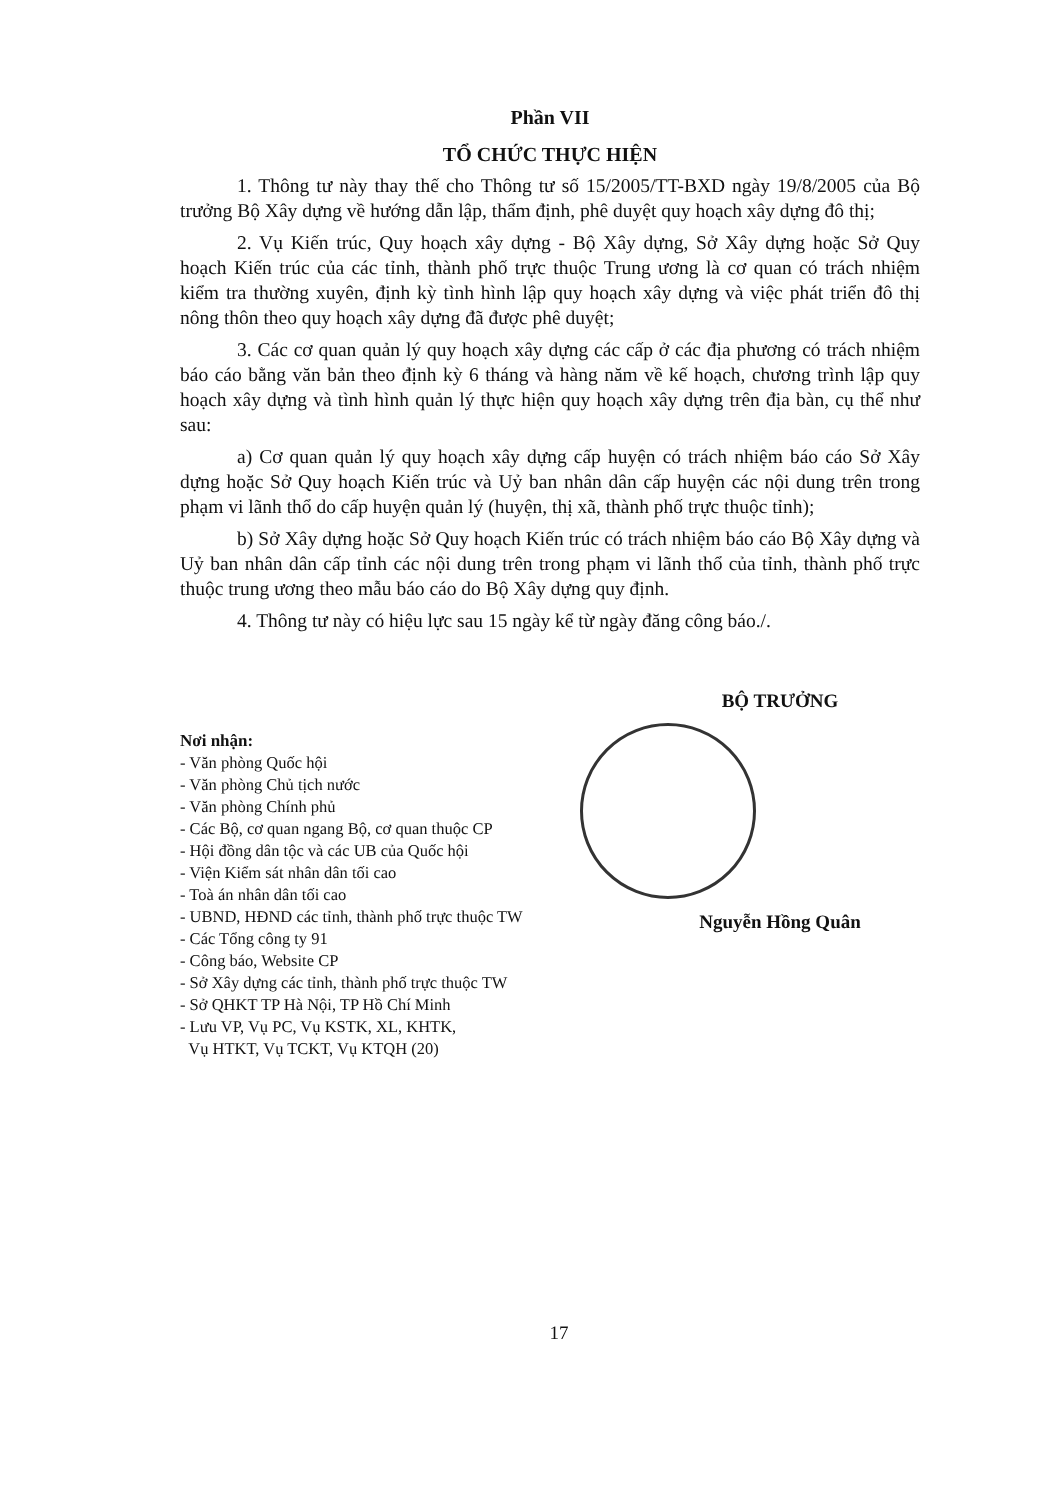Phần VII
TỔ CHỨC THỰC HIỆN
1. Thông tư này thay thế cho Thông tư số 15/2005/TT-BXD ngày 19/8/2005 của Bộ trưởng Bộ Xây dựng về hướng dẫn lập, thẩm định, phê duyệt quy hoạch xây dựng đô thị;
2. Vụ Kiến trúc, Quy hoạch xây dựng - Bộ Xây dựng, Sở Xây dựng hoặc Sở Quy hoạch Kiến trúc của các tỉnh, thành phố trực thuộc Trung ương là cơ quan có trách nhiệm kiểm tra thường xuyên, định kỳ tình hình lập quy hoạch xây dựng và việc phát triển đô thị nông thôn theo quy hoạch xây dựng đã được phê duyệt;
3. Các cơ quan quản lý quy hoạch xây dựng các cấp ở các địa phương có trách nhiệm báo cáo bằng văn bản theo định kỳ 6 tháng và hàng năm về kế hoạch, chương trình lập quy hoạch xây dựng và tình hình quản lý thực hiện quy hoạch xây dựng trên địa bàn, cụ thể như sau:
a) Cơ quan quản lý quy hoạch xây dựng cấp huyện có trách nhiệm báo cáo Sở Xây dựng hoặc Sở Quy hoạch Kiến trúc và Uỷ ban nhân dân cấp huyện các nội dung trên trong phạm vi lãnh thổ do cấp huyện quản lý (huyện, thị xã, thành phố trực thuộc tỉnh);
b) Sở Xây dựng hoặc Sở Quy hoạch Kiến trúc có trách nhiệm báo cáo Bộ Xây dựng và Uỷ ban nhân dân cấp tỉnh các nội dung trên trong phạm vi lãnh thổ của tỉnh, thành phố trực thuộc trung ương theo mẫu báo cáo do Bộ Xây dựng quy định.
4. Thông tư này có hiệu lực sau 15 ngày kể từ ngày đăng công báo./.
Nơi nhận:
- Văn phòng Quốc hội
- Văn phòng Chủ tịch nước
- Văn phòng Chính phủ
- Các Bộ, cơ quan ngang Bộ, cơ quan thuộc CP
- Hội đồng dân tộc và các UB của Quốc hội
- Viện Kiểm sát nhân dân tối cao
- Toà án nhân dân tối cao
- UBND, HĐND các tỉnh, thành phố trực thuộc TW
- Các Tổng công ty 91
- Công báo, Website CP
- Sở Xây dựng các tỉnh, thành phố trực thuộc TW
- Sở QHKT TP Hà Nội, TP Hồ Chí Minh
- Lưu VP, Vụ PC, Vụ KSTK, XL, KHTK,
Vụ HTKT, Vụ TCKT, Vụ KTQH (20)
BỘ TRƯỞNG
Nguyễn Hồng Quân
17